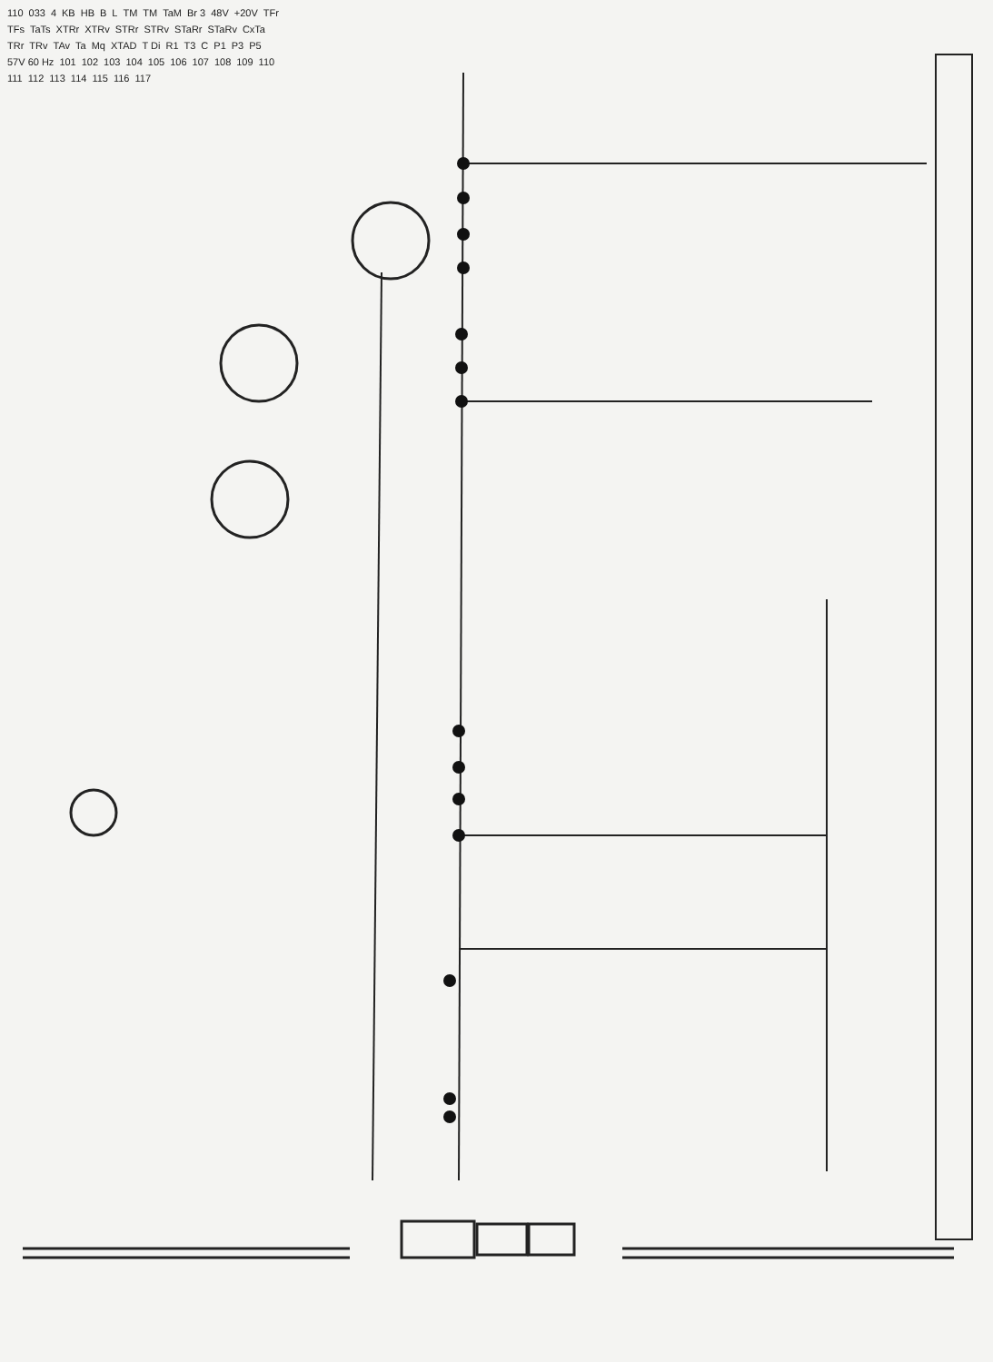110 033 4 KB HB B L TM TM TaM Br 3 48V +20V TFr TFs TaTs XTRr XTRv STRr STRv STaRr STaRv CxTa TRr TRv TAv Ta Mq XTAD T Di R1 T3 C P1 P3 P5 57V 60 Hz 101 102 103 104 105 106 107 108 109 110 111 112 113 114 115 116 117